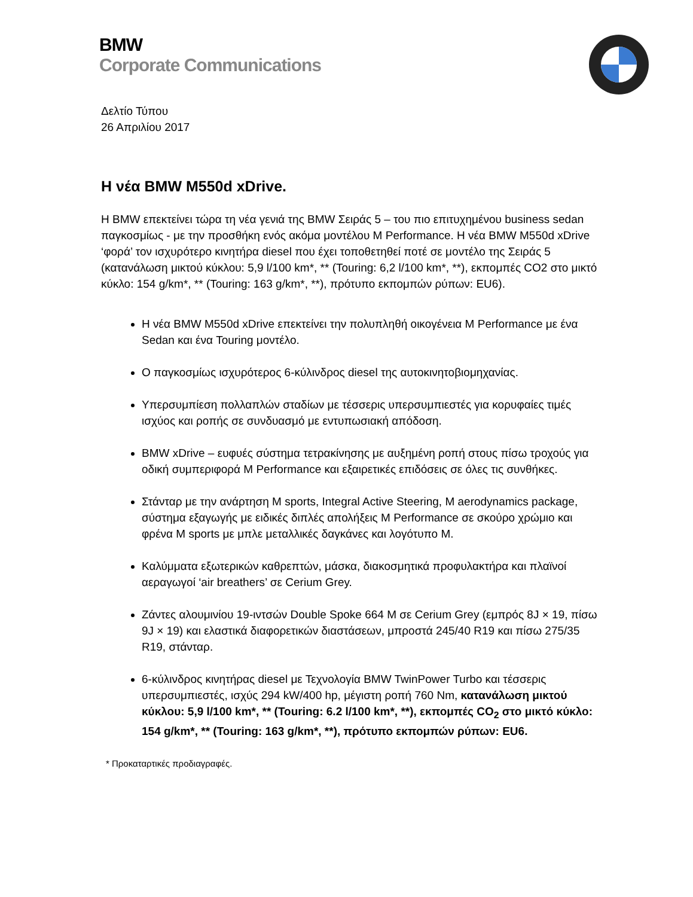BMW
Corporate Communications
Δελτίο Τύπου
26 Απριλίου 2017
Η νέα BMW M550d xDrive.
Η BMW επεκτείνει τώρα τη νέα γενιά της BMW Σειράς 5 – του πιο επιτυχημένου business sedan παγκοσμίως - με την προσθήκη ενός ακόμα μοντέλου M Performance. Η νέα BMW M550d xDrive ‘φορά’ τον ισχυρότερο κινητήρα diesel που έχει τοποθετηθεί ποτέ σε μοντέλο της Σειράς 5 (κατανάλωση μικτού κύκλου: 5,9 l/100 km*, ** (Touring: 6,2 l/100 km*, **), εκπομπές CO2 στο μικτό κύκλο: 154 g/km*, ** (Touring: 163 g/km*, **), πρότυπο εκπομπών ρύπων: EU6).
Η νέα BMW M550d xDrive επεκτείνει την πολυπληθή οικογένεια M Performance με ένα Sedan και ένα Touring μοντέλο.
Ο παγκοσμίως ισχυρότερος 6-κύλινδρος diesel της αυτοκινητοβιομηχανίας.
Υπερσυμπίεση πολλαπλών σταδίων με τέσσερις υπερσυμπιεστές για κορυφαίες τιμές ισχύος και ροπής σε συνδυασμό με εντυπωσιακή απόδοση.
BMW xDrive – ευφυές σύστημα τετρακίνησης με αυξημένη ροπή στους πίσω τροχούς για οδική συμπεριφορά M Performance και εξαιρετικές επιδόσεις σε όλες τις συνθήκες.
Στάνταρ με την ανάρτηση M sports, Integral Active Steering, M aerodynamics package, σύστημα εξαγωγής με ειδικές διπλές απολήξεις M Performance σε σκούρο χρώμιο και φρένα M sports με μπλε μεταλλικές δαγκάνες και λογότυπο M.
Καλύμματα εξωτερικών καθρεπτών, μάσκα, διακοσμητικά προφυλακτήρα και πλαϊνοί αεραγωγοί ‘air breathers’ σε Cerium Grey.
Ζάντες αλουμινίου 19-ιντσών Double Spoke 664 M σε Cerium Grey (εμπρός 8J × 19, πίσω 9J × 19) και ελαστικά διαφορετικών διαστάσεων, μπροστά 245/40 R19 και πίσω 275/35 R19, στάνταρ.
6-κύλινδρος κινητήρας diesel με Τεχνολογία BMW TwinPower Turbo και τέσσερις υπερσυμπιεστές, ισχύς 294 kW/400 hp, μέγιστη ροπή 760 Nm, κατανάλωση μικτού κύκλου: 5,9 l/100 km*, ** (Touring: 6.2 l/100 km*, **), εκπομπές CO<sub>2</sub> στο μικτό κύκλο: 154 g/km*, ** (Touring: 163 g/km*, **), πρότυπο εκπομπών ρύπων: EU6.
* Προκαταρτικές προδιαγραφές.